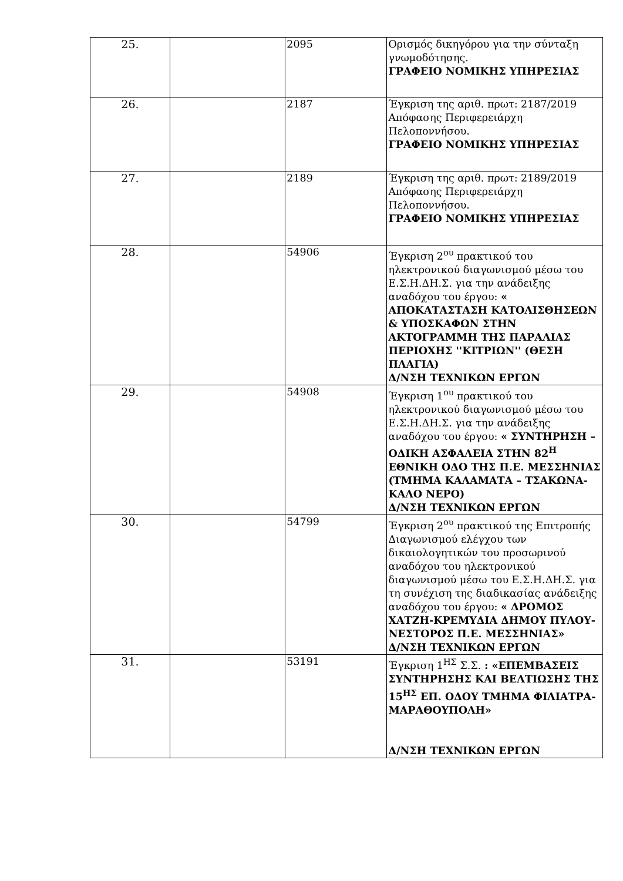| 25. | | 2095 | Ορισμός δικηγόρου για την σύνταξη γνωμοδότησης. ΓΡΑΦΕΙΟ ΝΟΜΙΚΗΣ ΥΠΗΡΕΣΙΑΣ |
| 26. | | 2187 | Έγκριση της αριθ. πρωτ: 2187/2019 Απόφασης Περιφερειάρχη Πελοποννήσου. ΓΡΑΦΕΙΟ ΝΟΜΙΚΗΣ ΥΠΗΡΕΣΙΑΣ |
| 27. | | 2189 | Έγκριση της αριθ. πρωτ: 2189/2019 Απόφασης Περιφερειάρχη Πελοποννήσου. ΓΡΑΦΕΙΟ ΝΟΜΙΚΗΣ ΥΠΗΡΕΣΙΑΣ |
| 28. | | 54906 | Έγκριση 2<sup>ου</sup> πρακτικού του ηλεκτρονικού διαγωνισμού μέσω του Ε.Σ.Η.ΔΗ.Σ. για την ανάδειξης αναδόχου του έργου: « ΑΠΟΚΑΤΑΣΤΑΣΗ ΚΑΤΟΛΙΣΘΗΣΕΩΝ & ΥΠΟΣΚΑΦΩΝ ΣΤΗΝ ΑΚΤΟΓΡΑΜΜΗ ΤΗΣ ΠΑΡΑΛΙΑΣ ΠΕΡΙΟΧΗΣ ''ΚΙΤΡΙΩΝ'' (ΘΕΣΗ ΠΛΑΓΙΑ) Δ/ΝΣΗ ΤΕΧΝΙΚΩΝ ΕΡΓΩΝ |
| 29. | | 54908 | Έγκριση 1<sup>ου</sup> πρακτικού του ηλεκτρονικού διαγωνισμού μέσω του Ε.Σ.Η.ΔΗ.Σ. για την ανάδειξης αναδόχου του έργου: « ΣΥΝΤΗΡΗΣΗ –ΟΔΙΚΗ ΑΣΦΑΛΕΙΑ ΣΤΗΝ 82<sup>Η</sup> ΕΘΝΙΚΗ ΟΔΟ ΤΗΣ Π.Ε. ΜΕΣΣΗΝΙΑΣ (ΤΜΗΜΑ ΚΑΛΑΜΑΤΑ – ΤΣΑΚΩΝΑ-ΚΑΛΟ ΝΕΡΟ) Δ/ΝΣΗ ΤΕΧΝΙΚΩΝ ΕΡΓΩΝ |
| 30. | | 54799 | Έγκριση 2<sup>ου</sup> πρακτικού της Επιτροπής Διαγωνισμού ελέγχου των δικαιολογητικών του προσωρινού αναδόχου του ηλεκτρονικού διαγωνισμού μέσω του Ε.Σ.Η.ΔΗ.Σ. για τη συνέχιση της διαδικασίας ανάδειξης αναδόχου του έργου: « ΔΡΟΜΟΣ ΧΑΤΖΗ-ΚΡΕΜΥΔΙΑ ΔΗΜΟΥ ΠΥΛΟΥ-ΝΕΣΤΟΡΟΣ Π.Ε. ΜΕΣΣΗΝΙΑΣ» Δ/ΝΣΗ ΤΕΧΝΙΚΩΝ ΕΡΓΩΝ |
| 31. | | 53191 | Έγκριση 1<sup>ΗΣ</sup> Σ.Σ. : «ΕΠΕΜΒΑΣΕΙΣ ΣΥΝΤΗΡΗΣΗΣ ΚΑΙ ΒΕΛΤΙΩΣΗΣ ΤΗΣ 15<sup>ΗΣ</sup> ΕΠ. ΟΔΟΥ ΤΜΗΜΑ ΦΙΛΙΑΤΡΑ-ΜΑΡΑΘΟΥΠΟΛΗ» Δ/ΝΣΗ ΤΕΧΝΙΚΩΝ ΕΡΓΩΝ |